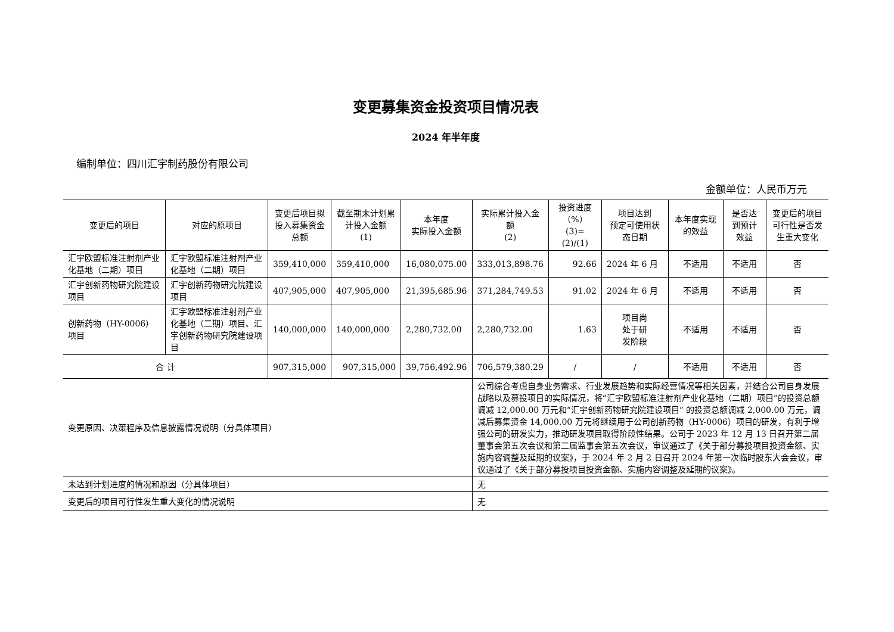变更募集资金投资项目情况表
2024 年半年度
编制单位：四川汇宇制药股份有限公司
金额单位：人民币万元
| 变更后的项目 | 对应的原项目 | 变更后项目拟投入募集资金总额 | 截至期末计划累计投入金额 (1) | 本年度 实际投入金额 | 实际累计投入金额 (2) | 投资进度 （%） (3)=(2)/(1) | 项目达到 预定可使用状态日期 | 本年度实现的效益 | 是否达到预计效益 | 变更后的项目可行性是否发生重大变化 |
| --- | --- | --- | --- | --- | --- | --- | --- | --- | --- | --- |
| 汇宇欧盟标准注射剂产业化基地（二期）项目 | 汇宇欧盟标准注射剂产业化基地（二期）项目 | 359,410,000 | 359,410,000 | 16,080,075.00 | 333,013,898.76 | 92.66 | 2024 年 6 月 | 不适用 | 不适用 | 否 |
| 汇宇创新药物研究院建设项目 | 汇宇创新药物研究院建设项目 | 407,905,000 | 407,905,000 | 21,395,685.96 | 371,284,749.53 | 91.02 | 2024 年 6 月 | 不适用 | 不适用 | 否 |
| 创新药物（HY-0006）项目 | 汇宇欧盟标准注射剂产业化基地（二期）项目、汇宇创新药物研究院建设项目 | 140,000,000 | 140,000,000 | 2,280,732.00 | 2,280,732.00 | 1.63 | 项目尚 处于研 发阶段 | 不适用 | 不适用 | 否 |
| 合 计 | | 907,315,000 | 907,315,000 | 39,756,492.96 | 706,579,380.29 | / | / | 不适用 | 不适用 | 否 |
| 变更原因、决策程序及信息披露情况说明（分具体项目） | | | | | 公司综合考虑自身业务需求、行业发展趋势和实际经营情况等相关因素，并结合公司自身发展战略以及募投项目的实际情况，将“汇宇欧盟标准注射剂产业化基地（二期）项目”的投资总额调减 12,000.00 万元和“汇宇创新药物研究院建设项目” 的投资总额调减 2,000.00 万元，调减后募集资金 14,000.00 万元将继续用于公司创新药物（HY-0006）项目的研发，有利于增强公司的研发实力，推动研发项目取得阶段性结果。公司于 2023 年 12 月 13 日召开第二届董事会第五次会议和第二届监事会第五次会议，审议通过了《关于部分募投项目投资金额、实施内容调整及延期的议案》，于 2024 年 2 月 2 日召开 2024 年第一次临时股东大会会议，审议通过了《关于部分募投项目投资金额、实施内容调整及延期的议案》。 | | | | | |
| 未达到计划进度的情况和原因（分具体项目） | | | | | 无 | | | | | |
| 变更后的项目可行性发生重大变化的情况说明 | | | | | 无 | | | | | |